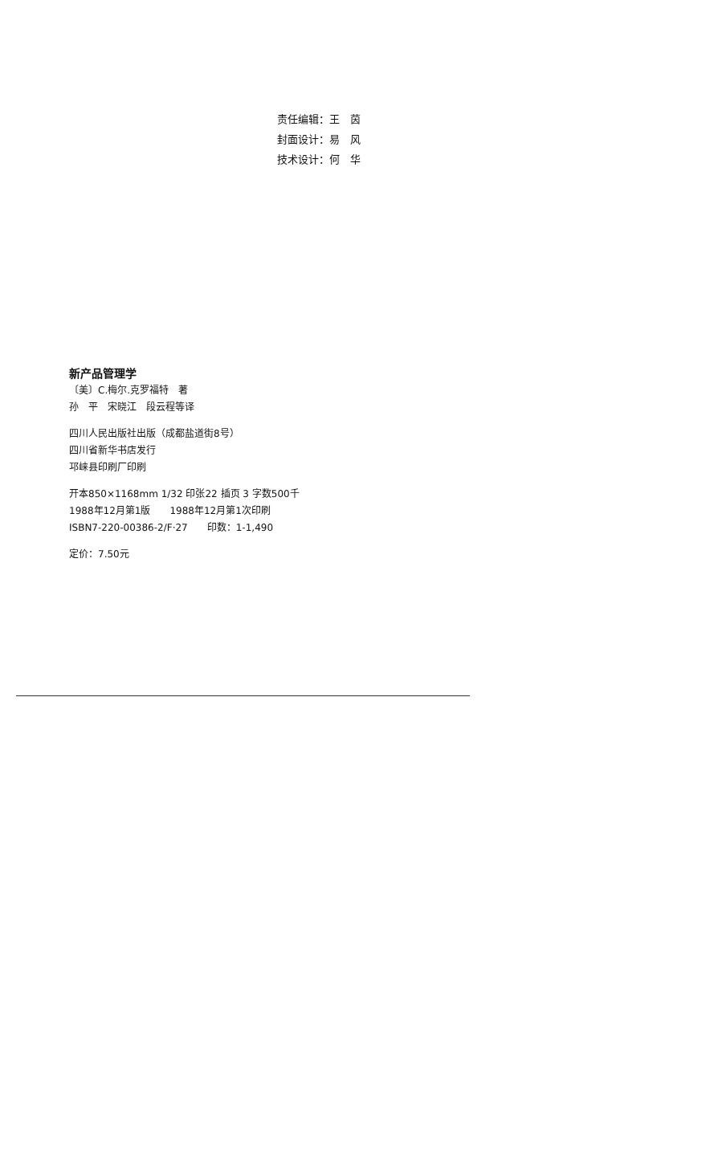责任编辑：王　茵
封面设计：易　风
技术设计：何　华
新产品管理学
〔美〕C.梅尔.克罗福特　著
孙　平　宋晓江　段云程等译
四川人民出版社出版（成都盐道街8号）
四川省新华书店发行
邛崃县印刷厂印刷
开本850×1168mm 1/32 印张22 插页 3 字数500千
1988年12月第1版　　1988年12月第1次印刷
ISBN7-220-00386-2/F·27　　印数：1-1,490
定价：7.50元